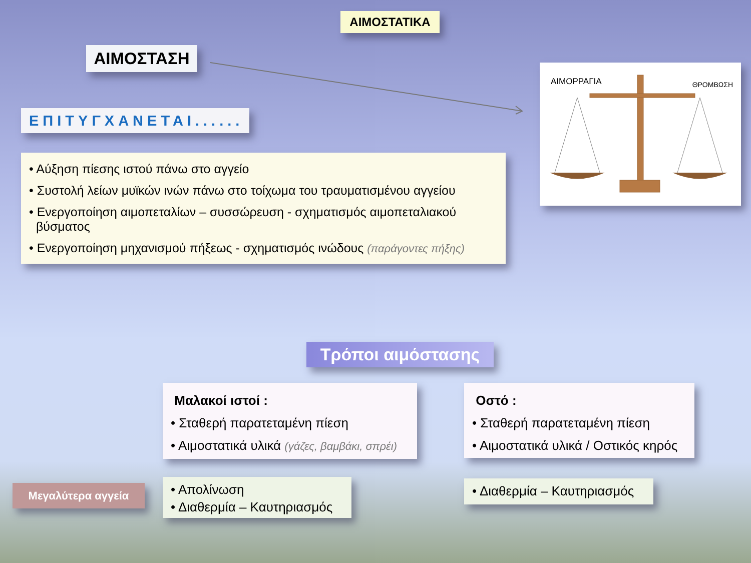ΑΙΜΟΣΤΑΤΙΚΑ
ΑΙΜΟΣΤΑΣΗ
ΕΠΙΤΥΓΧΑΝΕΤΑΙ......
• Αύξηση πίεσης ιστού πάνω στο αγγείο
• Συστολή λείων μυϊκών ινών πάνω στο τοίχωμα του τραυματισμένου αγγείου
• Ενεργοποίηση αιμοπεταλίων – συσσώρευση - σχηματισμός αιμοπεταλιακού
βύσματος
• Ενεργοποίηση μηχανισμού πήξεως - σχηματισμός ινώδους (παράγοντες πήξης)
ΑΙΜΟΡΡΑΓΙΑ ΘΡΟΜΒΩΣΗ
Τρόποι αιμόστασης
Μαλακοί ιστοί :
• Σταθερή παρατεταμένη πίεση
• Αιμοστατικά υλικά (γάζες, βαμβάκι, σπρέι)
Οστό :
• Σταθερή παρατεταμένη πίεση
• Αιμοστατικά υλικά / Οστικός κηρός
Μεγαλύτερα αγγεία
• Απολίνωση
• Διαθερμία – Καυτηριασμός
• Διαθερμία – Καυτηριασμός